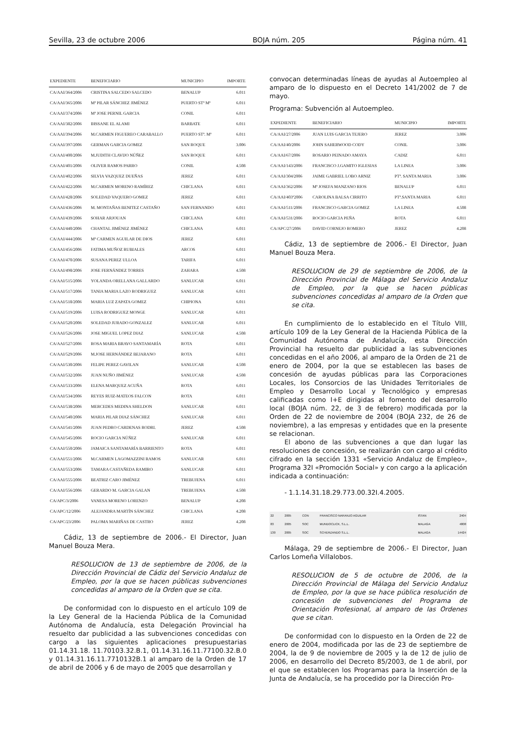Sevilla, 23 de octubre 2006 BOJA núm. 205 Página núm. 41
| EXPEDIENTE | BENEFICIARIO | MUNICIPIO | IMPORTE |
| --- | --- | --- | --- |
| CA/AAI/364/2006 | CRISTINA SALCEDO SALCEDO | BENALUP | 6.011 |
| CA/AAI/365/2006 | Mª PILAR SÁNCHEZ JIMÉNEZ | PUERTO STª Mª | 6.011 |
| CA/AAI/374/2006 | Mª JOSE PERNIL GARCIA | CONIL | 6.011 |
| CA/AAI/382/2006 | IHSSANE EL ALAMI | BARBATE | 6.011 |
| CA/AAI/394/2006 | M.CARMEN FIGUEREO CARABALLO | PUERTO STª. Mª | 6.011 |
| CA/AAI/397/2006 | GERMAN GARCIA GOMEZ | SAN ROQUE | 3.006 |
| CA/AAI/400/2006 | M.JUDITH CLAVIJO NÚÑEZ | SAN ROQUE | 6.011 |
| CA/AAI/401/2006 | OLIVER RAMOS PARRO | CONIL | 4.508 |
| CA/AAI/402/2006 | SILVIA VAZQUEZ DUEÑAS | JEREZ | 6.011 |
| CA/AAI/422/2006 | M.CARMEN MORENO RAMÍREZ | CHICLANA | 6.011 |
| CA/AAI/428/2006 | SOLEDAD VAQUERO GOMEZ | JEREZ | 6.011 |
| CA/AAI/436/2006 | M. MONTAÑAS BENITEZ CASTAÑO | SAN FERNANDO | 6.011 |
| CA/AAI/439/2006 | SOHAR ARJOUAN | CHICLANA | 6.011 |
| CA/AAI/440/2006 | CHANTAL JIMÉNEZ JIMÉNEZ | CHICLANA | 6.011 |
| CA/AAI/444/2006 | Mª CARMEN AGUILAR DE DIOS | JEREZ | 6.011 |
| CA/AAI/456/2006 | FATIMA MUÑOZ RUBIALES | ARCOS | 6.011 |
| CA/AAI/470/2006 | SUSANA PEREZ ULLOA | TARIFA | 6.011 |
| CA/AAI/498/2006 | JOSE FERNÁNDEZ TORRES | ZAHARA | 4.508 |
| CA/AAI/515/2006 | YOLANDA ORELLANA GALLARDO | SANLUCAR | 6.011 |
| CA/AAI/517/2006 | TANIA MARIA LAZO RODRIGUEZ | SANLUCAR | 6.011 |
| CA/AAI/518/2006 | MARIA LUZ ZAPATA GOMEZ | CHIPIONA | 6.011 |
| CA/AAI/519/2006 | LUISA RODRIGUEZ MONGE | SANLUCAR | 6.011 |
| CA/AAI/520/2006 | SOLEDAD JURADO GONZALEZ | SANLUCAR | 6.011 |
| CA/AAI/526/2006 | JOSE MIGUEL LOPEZ DIAZ | SANLUCAR | 4.508 |
| CA/AAI/527/2006 | ROSA MARIA BRAVO SANTAMARÍA | ROTA | 6.011 |
| CA/AAI/529/2006 | M.JOSE HERNÁNDEZ BEJARANO | ROTA | 6.011 |
| CA/AAI/530/2006 | FELIPE PEREZ GAVILAN | SANLUCAR | 4.508 |
| CA/AAI/532/2006 | JUAN NUÑO JIMÉNEZ | SANLUCAR | 4.508 |
| CA/AAI/533/2006 | ELENA MARQUEZ ACUÑA | ROTA | 6.011 |
| CA/AAI/534/2006 | REYES RUIZ-MATEOS FALCON | ROTA | 6.011 |
| CA/AAI/538/2006 | MERCEDES MEDINA SHELDON | SANLUCAR | 6.011 |
| CA/AAI/540/2006 | MARIA PILAR DIAZ SÁNCHEZ | SANLUCAR | 6.011 |
| CA/AAI/541/2006 | JUAN PEDRO CARDENAS RODRI. | JEREZ | 4.508 |
| CA/AAI/545/2006 | ROCIO GARCIA NÚÑEZ | SANLUCAR | 6.011 |
| CA/AAI/550/2006 | JAMAICA SANTAMARÍA BARRIENTO | ROTA | 6.011 |
| CA/AAI/551/2006 | M.CARMEN LAGOMAZZINI RAMOS | SANLUCAR | 6.011 |
| CA/AAI/553/2006 | TAMARA CASTAÑEDA RAMIRO | SANLUCAR | 6.011 |
| CA/AAI/555/2006 | BEATRIZ CARO JIMÉNEZ | TREBUJENA | 6.011 |
| CA/AAI/556/2006 | GERARDO M. GARCIA GALAN | TREBUJENA | 4.508 |
| CA/APC/3/2006 | VANESA MORENO LORENZO | BENALUP | 4.208 |
| CA/APC/12/2006 | ALEJANDRA MARTÍN SÁNCHEZ | CHICLANA | 4.208 |
| CA/APC/23/2006 | PALOMA MARIÑAS DE CASTRO | JEREZ | 4.208 |
Cádiz, 13 de septiembre de 2006.- El Director, Juan Manuel Bouza Mera.
RESOLUCION de 13 de septiembre de 2006, de la Dirección Provincial de Cádiz del Servicio Andaluz de Empleo, por la que se hacen públicas subvenciones concedidas al amparo de la Orden que se cita.
De conformidad con lo dispuesto en el artículo 109 de la Ley General de la Hacienda Pública de la Comunidad Autónoma de Andalucía, esta Delegación Provincial ha resuelto dar publicidad a las subvenciones concedidas con cargo a las siguientes aplicaciones presupuestarias 01.14.31.18. 11.70103.32.B.1, 01.14.31.16.11.77100.32.B.0 y 01.14.31.16.11.7710132B.1 al amparo de la Orden de 17 de abril de 2006 y 6 de mayo de 2005 que desarrollan y
convocan determinadas líneas de ayudas al Autoempleo al amparo de lo dispuesto en el Decreto 141/2002 de 7 de mayo.
Programa: Subvención al Autoempleo.
| EXPEDIENTE | BENEFICIARIO | MUNICIPIO | IMPORTE |
| --- | --- | --- | --- |
| CA/AAI/27/2006 | JUAN LUIS GARCIA TEJERO | JEREZ | 3.006 |
| CA/AAI/40/2006 | JOHN SAHERWOOD CODY | CONIL | 3.006 |
| CA/AAI/67/2006 | ROSARIO PEINADO AMAYA | CADIZ | 6.011 |
| CA/AAI/143/2006 | FRANCISCO J.GAMITO IGLESIAS | LA LINEA | 3.006 |
| CA/AAI/304/2006 | JAIME GABRIEL LOBO ARNIZ | PTª. SANTA MARIA | 3.006 |
| CA/AAI/362/2006 | Mª JOSEFA MANZANO RIOS | BENALUP | 6.011 |
| CA/AAI/403º2006 | CAROLINA BALSA CIRRITO | PTª.SANTA MARIA | 6.011 |
| CA/AAI/511/2006 | FRANCISCO GARCIA GOMEZ | LA LINEA | 4.508 |
| CA/AAI/531/2006 | ROCIO GARCIA PEÑA | ROTA | 6.011 |
| CA/APC/27/2006 | DAVID CORNEJO ROMERO | JEREZ | 4.208 |
Cádiz, 13 de septiembre de 2006.- El Director, Juan Manuel Bouza Mera.
RESOLUCION de 29 de septiembre de 2006, de la Dirección Provincial de Málaga del Servicio Andaluz de Empleo, por la que se hacen públicas subvenciones concedidas al amparo de la Orden que se cita.
En cumplimiento de lo establecido en el Título VIII, artículo 109 de la Ley General de la Hacienda Pública de la Comunidad Autónoma de Andalucía, esta Dirección Provincial ha resuelto dar publicidad a las subvenciones concedidas en el año 2006, al amparo de la Orden de 21 de enero de 2004, por la que se establecen las bases de concesión de ayudas públicas para las Corporaciones Locales, los Consorcios de las Unidades Territoriales de Empleo y Desarrollo Local y Tecnológico y empresas calificadas como I+E dirigidas al fomento del desarrollo local (BOJA núm. 22, de 3 de febrero) modificada por la Orden de 22 de noviembre de 2004 (BOJA 232, de 26 de noviembre), a las empresas y entidades que en la presente se relacionan.
El abono de las subvenciones a que dan lugar las resoluciones de concesión, se realizarán con cargo al crédito cifrado en la sección 1331 «Servicio Andaluz de Empleo», Programa 32I «Promoción Social» y con cargo a la aplicación indicada a continuación:
- 1.1.14.31.18.29.773.00.32I.4.2005.
| 22 | 2005 | CON | FRANCISCO NARANJO AGUILAR | ISTAN | 2404 |
| 83 | 2005 | SOC | MUNDOCLICK, S.L.L. | MALAGA | 4808 |
| 130 | 2005 | SOC | SCHERZANDO S.L.L. | MALAGA | 14424 |
Málaga, 29 de septiembre de 2006.- El Director, Juan Carlos Lomeña Villalobos.
RESOLUCION de 5 de octubre de 2006, de la Dirección Provincial de Málaga del Servicio Andaluz de Empleo, por la que se hace pública resolución de concesión de subvenciones del Programa de Orientación Profesional, al amparo de las Ordenes que se citan.
De conformidad con lo dispuesto en la Orden de 22 de enero de 2004, modificada por las de 23 de septiembre de 2004, la de 9 de noviembre de 2005 y la de 12 de julio de 2006, en desarrollo del Decreto 85/2003, de 1 de abril, por el que se establecen los Programas para la Inserción de la Junta de Andalucía, se ha procedido por la Dirección Pro-